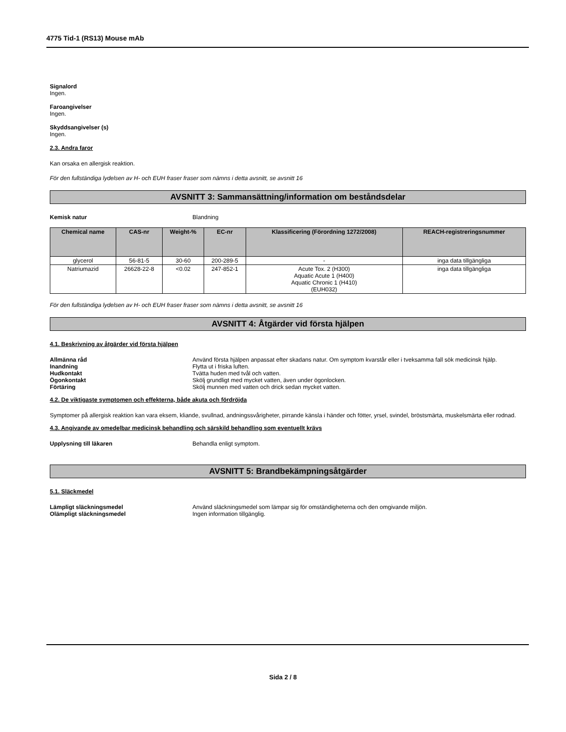4775 Tid-1 (RS13) Mouse mAb
Signalord
Ingen.
Faroangivelser
Ingen.
Skyddsangivelser (s)
Ingen.
2.3. Andra faror
Kan orsaka en allergisk reaktion.
För den fullständiga lydelsen av H- och EUH fraser fraser som nämns i detta avsnitt, se avsnitt 16
AVSNITT 3: Sammansättning/information om beståndsdelar
Kemisk natur Blandning
| Chemical name | CAS-nr | Weight-% | EC-nr | Klassificering (Förordning 1272/2008) | REACH-registreringsnummer |
| --- | --- | --- | --- | --- | --- |
| glycerol | 56-81-5 | 30-60 | 200-289-5 | - | inga data tillgängliga |
| Natriumazid | 26628-22-8 | <0.02 | 247-852-1 | Acute Tox. 2 (H300) Aquatic Acute 1 (H400) Aquatic Chronic 1 (H410) (EUH032) | inga data tillgängliga |
För den fullständiga lydelsen av H- och EUH fraser fraser som nämns i detta avsnitt, se avsnitt 16
AVSNITT 4: Åtgärder vid första hjälpen
4.1. Beskrivning av åtgärder vid första hjälpen
Allmänna råd Använd första hjälpen anpassat efter skadans natur. Om symptom kvarstår eller i tveksamma fall sök medicinsk hjälp.
Inandning Flytta ut i friska luften.
Hudkontakt Tvätta huden med tvål och vatten.
Ögonkontakt Skölj grundligt med mycket vatten, även under ögonlocken.
Förtäring Skölj munnen med vatten och drick sedan mycket vatten.
4.2. De viktigaste symptomen och effekterna, både akuta och fördröjda
Symptomer på allergisk reaktion kan vara eksem, kliande, svullnad, andningssvårigheter, pirrande känsla i händer och fötter, yrsel, svindel, bröstsmärta, muskelsmärta eller rodnad.
4.3. Angivande av omedelbar medicinsk behandling och särskild behandling som eventuellt krävs
Upplysning till läkaren Behandla enligt symptom.
AVSNITT 5: Brandbekämpningsåtgärder
5.1. Släckmedel
Lämpligt släckningsmedel Använd släckningsmedel som lämpar sig för omständigheterna och den omgivande miljön.
Olämpligt släckningsmedel Ingen information tillgänglig.
Sida 2 / 8